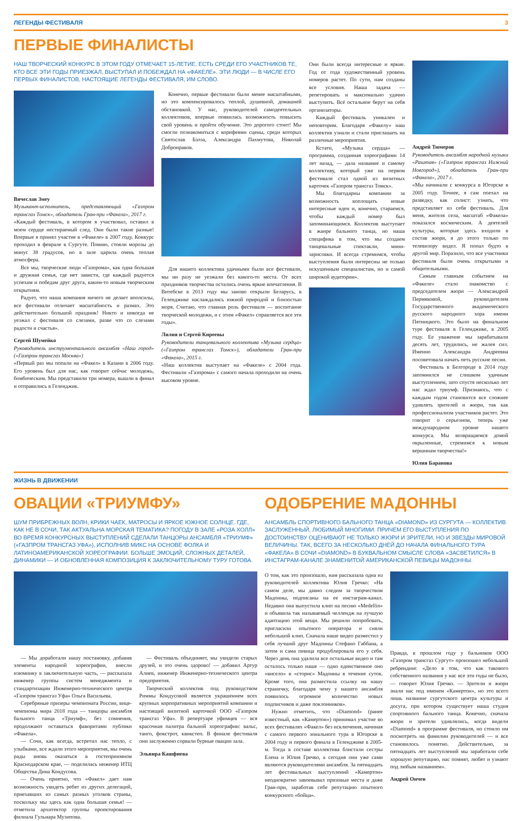ЛЕГЕНДЫ ФЕСТИВАЛЯ 3
ПЕРВЫЕ ФИНАЛИСТЫ
НАШ ТВОРЧЕСКИЙ КОНКУРС В ЭТОМ ГОДУ ОТМЕЧАЕТ 15-ЛЕТИЕ. ЕСТЬ СРЕДИ ЕГО УЧАСТНИКОВ ТЕ, КТО ВСЕ ЭТИ ГОДЫ ПРИЕЗЖАЛ, ВЫСТУПАЛ И ПОБЕЖДАЛ НА «ФАКЕЛЕ». ЭТИ ЛЮДИ — В ЧИСЛЕ ЕГО ПЕРВЫХ ФИНАЛИСТОВ, НАСТОЯЩИЕ ЛЕГЕНДЫ ФЕСТИВАЛЯ, ИМ СЛОВО.
Вячеслав Змеу
Музыкант-исполнитель, представляющий «Газпром трансгаз Томск», обладатель Гран-при «Факела», 2017 г.
«Каждый фестиваль, в котором я участвовал, оставил в моем сердце нестираемый след. Они были такие разные! Впервые я принял участие в «Факеле» в 2007 году. Конкурс проходил в феврале в Сургуте. Помню, стояли морозы до минус 38 градусов, но в зале царила очень теплая атмосфера.
Все мы, творческие люди «Газпрома», как одна большая и дружная семья, где нет зависти, где каждый радуется успехам и победам друг друга, каким-то новым творческим открытиям.
Радует, что наша компания ничего не делает вполсилы, все фестивали отличает масштабность и размах. Это действительно большой праздник! Никто и никогда не уезжал с фестиваля со слезами, разве что со слезами радости и счастья».
Сергей Шумейко
Руководитель инструментального ансамбля «Наш город» («Газпром трансгаз Москва»)
«Первый раз мы попали на «Факел» в Казани в 2006 году. Его уровень был для нас, как говорит сейчас молодежь, бомбическим. Мы представили три номера, вышли в финал и отправились в Геленджик.
Конечно, первые фестивали были менее масштабными, но это компенсировалось теплой, душевной, домашней обстановкой. У нас, руководителей самодеятельных коллективов, впервые появилась возможность повысить свой уровень и пройти обучение. Это дорогого стоит! Мы смогли познакомиться с корифеями сцены, среди которых Святослав Бэлза, Александра Пахмутова, Николай Добронравов.
Для нашего коллектива удачными были все фестивали, мы ни разу не уезжали без какого-то места. От всех праздников творчества остались очень яркие впечатления. В Витебске в 2013 году мы заново открыли Беларусь, в Геленджике наслаждались южной природой и близостью моря. Считаю, что главная роль фестиваля — воспитание творческой молодежи, и с этим «Факел» справляется все эти годы».
Лилия и Сергей Киреевы
Руководители танцевального коллектива «Музыка сердца» («Газпром трансгаз Томск»), обладатели Гран-при «Факела», 2015 г.
«Наш коллектив выступает на «Факеле» с 2004 года. Фестивали «Газпрома» с самого начала проходили на очень высоком уровне.
Они были всегда интересные и яркие. Год от года художественный уровень номеров растет. По сути, нам созданы все условия. Наша задача — репетировать и максимально удачно выступить. Всё остальное берут на себя организаторы.
Каждый фестиваль уникален и неповторим. Благодаря «Факелу» наш коллектив узнали и стали приглашать на различные мероприятия.
Кстати, «Музыка сердца» — программа, созданная хореографами 14 лет назад, — дала название и самому коллективу, который уже на первом фестивале стал одной из визитных карточек «Газпром трансгаз Томск».
Мы благодарны компании за возможность воплощать новые интересные идеи и, конечно, стараемся, чтобы каждый номер был запоминающимся. Коллектив выступает в жанре бального танца, но наша специфика в том, что мы создаем танцевальные спектакли, мини-зарисовки. И всегда стремимся, чтобы выступления были интересны не только искушенным специалистам, но и самой широкой аудитории».
Андрей Тюмеров
Руководитель ансамбля народной музыки «Раштав» («Газпром трансгаз Нижний Новгород»), обладатель Гран-при «Факела», 2017 г.
«Мы начинали с конкурса в Югорске в 2005 году. Точнее, я сам поехал на разведку, как солист: узнать, что представляет из себя фестиваль. Для меня, жителя села, масштаб «Факела» показался космическим. А деятелей культуры, которые здесь входили в состав жюри, я до этого только по телевизору видел. Я попал будто в другой мир. Поразило, что все участники фестиваля были очень открытыми и общительными.
Самым главным событием на «Факеле» стало знакомство с председателем жюри — Александрой Пермяковой, руководителем Государственного академического русского народного хора имени Пятницкого. Это было на финальном туре фестиваля в Геленджике, в 2005 году. Ее уважение мы зарабатывали десять лет, трудились, не жалея сил. Именно Александра Андреевна посоветовала начать петь русские песни.
Фестиваль в Белгороде в 2014 году запомнился не слишком удачным выступлением, зато спустя несколько лет нас ждал триумф. Признаюсь, что с каждым годом становится все сложнее удивлять зрителей и жюри, так как профессионализм участников растет. Это говорит о серьезном, теперь уже международном уровне нашего конкурса. Мы возвращаемся домой окрыленные, стремимся к новым вершинам творчества!»
Юлия Баранова
ЖИЗНЬ В ДВИЖЕНИИ
ОВАЦИИ «ТРИУМФУ»
ШУМ ПРИБРЕЖНЫХ ВОЛН, КРИКИ ЧАЕК, МАТРОСЫ И ЯРКОЕ ЮЖНОЕ СОЛНЦЕ. ГДЕ, КАК НЕ В СОЧИ, ТАК АКТУАЛЬНА МОРСКАЯ ТЕМАТИКА? ПОГОДУ В ЗАЛЕ «РОЗА ХОЛЛ» ВО ВРЕМЯ КОНКУРСНЫХ ВЫСТУПЛЕНИЙ СДЕЛАЛИ ТАНЦОРЫ АНСАМБЛЯ «ТРИУМФ» («ГАЗПРОМ ТРАНСГАЗ УФА»), ИСПОЛНИВ МИКС НА ОСНОВЕ ФОЛКА И ЛАТИНОАМЕРИКАНСКОЙ ХОРЕОГРАФИИ. БОЛЬШЕ ЭМОЦИЙ, СЛОЖНЫХ ДЕТАЛЕЙ, ДИНАМИКИ — И ОБНОВЛЕННАЯ КОМПОЗИЦИЯ К ЗАКЛЮЧИТЕЛЬНОМУ ТУРУ ГОТОВА.
— Мы доработали нашу постановку, добавив элементы народной хореографии, внесли изюминку в заключительную часть, — рассказала инженер группы систем менеджмента и стандартизации Инженерно-технического центра «Газпром трансгаз Уфа» Ольга Васильева.
Серебряные призеры чемпионата России, вице-чемпионы мира 2018 года — танцоры ансамбля бального танца «Триумф», без сомнения, продолжают оставаться фаворитами публики «Факела».
— Сочи, как всегда, встретил нас тепло, с улыбками, все ждали этого мероприятия, мы очень рады вновь оказаться в гостеприимном Краснодарском крае, — поделилась инженер ИТЦ Общества Дина Кондусова.
— Очень приятно, что «Факел» дает нам возможность увидеть ребят из других делегаций, приехавших из самых разных уголков страны, поскольку мы здесь как одна большая семья! — отметила архитектор группы проектирования филиала Гульнара Музипова.
— Фестиваль объединяет, мы увидели старых друзей, и это очень здорово! — добавил Артур Алиев, инженер Инженерно-технического центра предприятия.
Творческий коллектив под руководством Риммы Кондусовой является украшением всех крупных корпоративных мероприятий компании и настоящей визитной карточкой ООО «Газпром трансгаз Уфа». В репертуаре уфимцев — вся красочная палитра бальной хореографии: вальс, танго, фокстрот, квикстеп. В финале фестиваля они заслуженно сорвали бурные овации зала.
Эльвира Кашфиева
ОДОБРЕНИЕ МАДОННЫ
АНСАМБЛЬ СПОРТИВНОГО БАЛЬНОГО ТАНЦА «DIAMOND» ИЗ СУРГУТА — КОЛЛЕКТИВ ЗАСЛУЖЕННЫЙ, ЛЮБИМЫЙ МНОГИМИ. ПРИЧЕМ ЕГО ВЫСТУПЛЕНИЯ ПО ДОСТОИНСТВУ ОЦЕНИВАЮТ НЕ ТОЛЬКО ЖЮРИ И ЗРИТЕЛИ, НО И ЗВЕЗДЫ МИРОВОЙ ВЕЛИЧИНЫ. ТАК, ВСЕГО ЗА НЕСКОЛЬКО ДНЕЙ ДО НАЧАЛА ФИНАЛЬНОГО ТУРА «ФАКЕЛА» В СОЧИ «DIAMOND» В БУКВАЛЬНОМ СМЫСЛЕ СЛОВА «ЗАСВЕТИЛСЯ» В ИНСТАГРАМ-КАНАЛЕ ЗНАМЕНИТОЙ АМЕРИКАНСКОЙ ПЕВИЦЫ МАДОННЫ.
О том, как это произошло, нам рассказала одна из руководителей коллектива Юлия Гречко: «На самом деле, мы давно следим за творчеством Мадонны, подписаны на ее инстаграм-канал. Недавно она выпустила клип на песню «Medellin» и объявила так называемый челлендж на лучшую адаптацию этой вещи. Мы решили попробовать, пригласили опытного оператора и сняли небольшой клип. Сначала наше видео разместил у себя лучший друг Мадонны Стефано Габбана, а затем и сама певица продублировала его у себя. Через день она удалила все остальные видео и там осталось только наше — одно единственное оно «висело» в «сторис» Мадонны в течение суток. Кроме того, она разместила ссылку на нашу страничку, благодаря чему у нашего ансамбля появилось огромное количество новых подписчиков и даже поклонников».
Нужно отметить, что «Diamond» (ранее известный, как «Камертон») принимал участие во всех фестивалях «Факел» без исключения, начиная с самого первого зонального тура в Югорске в 2004 году и первого финала в Геленджике в 2005-м. Тогда в составе коллектива блистали сестры Елена и Юлия Гречко, а сегодня они уже сами являются руководителями ансамбля. За пятнадцать лет фестивальных выступлений «Камертон» неоднократно завоевывал призовые места и даже Гран-при, заработав себе репутацию опытного конкурсного «бойца».
Правда, в прошлом году у бальников ООО «Газпром трансгаз Сургут» произошел небольшой ребрендинг. «Дело в том, что как такового собственного названия у нас все эти годы не было, — говорит Юлия Гречко. — Зрители и жюри знали нас под именем «Камертон», но это всего лишь название сургутского центра культуры и досуга, при котором существует наша студия спортивного бального танца. Конечно, сначала жюри и зрители удивлялись, когда видели «Diamond» в программе фестиваля, но стоило им посмотреть на фамилии руководителей — и все становилось понятно. Действительно, за пятнадцать лет выступлений мы заработали себе хорошую репутацию, нас помнят, любят и узнают под любым названием».
Андрей Ончев